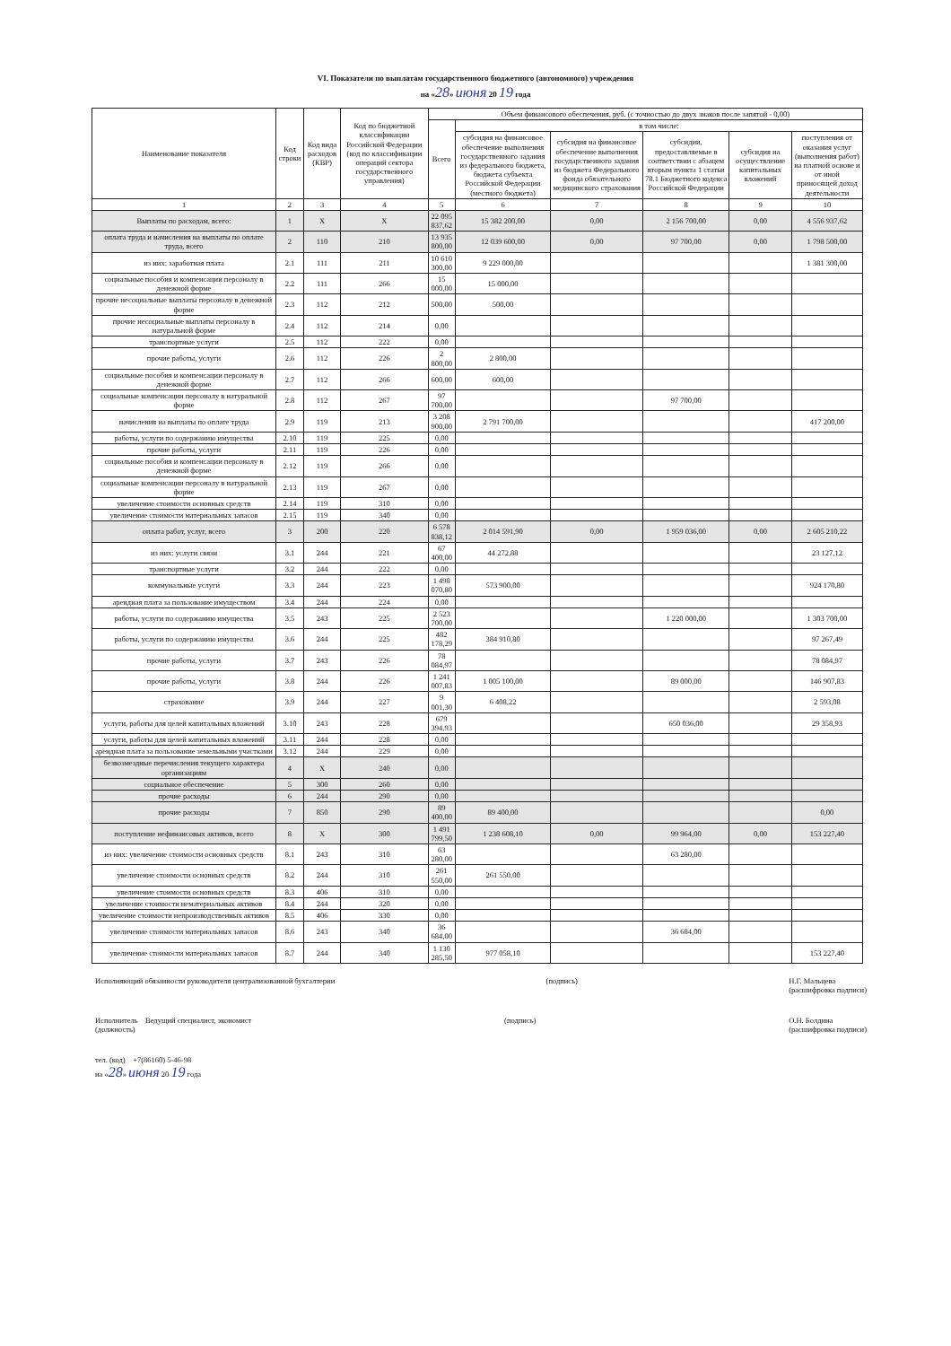VI. Показатели по выплатам государственного бюджетного (автономного) учреждения
на «28» июня 20 19 года
| Наименование показателя | Код строки | Код вида расходов (КВР) | Код по бюджетной классификации Российской Федерации (код по классификации операций сектора государственного управления) | Объем финансового обеспечения, руб. (с точностью до двух знаков после запятой - 0,00) | | | | | |
| --- | --- | --- | --- | --- | --- | --- | --- | --- | --- |
| | | | | Всего | в том числе: | | | | |
| | | | | | субсидия на финансовое обеспечение выполнения государственного задания из федерального бюджета, бюджета субъекта Российской Федерации (местного бюджета) | субсидия на финансовое обеспечение выполнения государственного задания из бюджета Федерального фонда обязательного медицинского страхования | субсидии, предоставляемые в соответствии с абзацем вторым пункта 1 статьи 78.1 Бюджетного кодекса Российской Федерации | субсидия на осуществление капитальных вложений | поступления от оказания услуг (выполнения работ) на платной основе и от иной приносящей доход деятельности |
| 1 | 2 | 3 | 4 | 5 | 6 | 7 | 8 | 9 | 10 |
| Выплаты по расходам, всего: | 1 | X | X | 22 095 837,62 | 15 382 200,00 | 0,00 | 2 156 700,00 | 0,00 | 4 556 937,62 |
| оплата труда и начисления на выплаты по оплате труда, всего | 2 | 110 | 210 | 13 935 800,00 | 12 039 600,00 | 0,00 | 97 700,00 | 0,00 | 1 798 500,00 |
| из них: заработная плата | 2.1 | 111 | 211 | 10 610 300,00 | 9 229 000,00 | | | | 1 381 300,00 |
| социальные пособия и компенсации персоналу в денежной форме | 2.2 | 111 | 266 | 15 000,00 | 15 000,00 | | | | |
| прочие несоциальные выплаты персоналу в денежной форме | 2.3 | 112 | 212 | 500,00 | 500,00 | | | | |
| прочие несоциальные выплаты персоналу в натуральной форме | 2.4 | 112 | 214 | 0,00 | | | | | |
| транспортные услуги | 2.5 | 112 | 222 | 0,00 | | | | | |
| прочие работы, услуги | 2.6 | 112 | 226 | 2 800,00 | 2 800,00 | | | | |
| социальные пособия и компенсации персоналу в денежной форме | 2.7 | 112 | 266 | 600,00 | 600,00 | | | | |
| социальные компенсации персоналу в натуральной форме | 2.8 | 112 | 267 | 97 700,00 | | | 97 700,00 | | |
| начисления на выплаты по оплате труда | 2.9 | 119 | 213 | 3 208 900,00 | 2 791 700,00 | | | | 417 200,00 |
| работы, услуги по содержанию имущества | 2.10 | 119 | 225 | 0,00 | | | | | |
| прочие работы, услуги | 2.11 | 119 | 226 | 0,00 | | | | | |
| социальные пособия и компенсации персоналу в денежной форме | 2.12 | 119 | 266 | 0,00 | | | | | |
| социальные компенсации персоналу в натуральной форме | 2.13 | 119 | 267 | 0,00 | | | | | |
| увеличение стоимости основных средств | 2.14 | 119 | 310 | 0,00 | | | | | |
| увеличение стоимости материальных запасов | 2.15 | 119 | 340 | 0,00 | | | | | |
| оплата работ, услуг, всего | 3 | 200 | 220 | 6 578 838,12 | 2 014 591,90 | 0,00 | 1 959 036,00 | 0,00 | 2 605 210,22 |
| из них: услуги связи | 3.1 | 244 | 221 | 67 400,00 | 44 272,88 | | | | 23 127,12 |
| транспортные услуги | 3.2 | 244 | 222 | 0,00 | | | | | |
| коммунальные услуги | 3.3 | 244 | 223 | 1 498 070,80 | 573 900,00 | | | | 924 170,80 |
| арендная плата за пользование имуществом | 3.4 | 244 | 224 | 0,00 | | | | | |
| работы, услуги по содержанию имущества | 3.5 | 243 | 225 | 2 523 700,00 | | | 1 220 000,00 | | 1 303 700,00 |
| работы, услуги по содержанию имущества | 3.6 | 244 | 225 | 482 178,29 | 384 910,80 | | | | 97 267,49 |
| прочие работы, услуги | 3.7 | 243 | 226 | 78 084,97 | | | | | 78 084,97 |
| прочие работы, услуги | 3.8 | 244 | 226 | 1 241 007,83 | 1 005 100,00 | | 89 000,00 | | 146 907,83 |
| страхование | 3.9 | 244 | 227 | 9 001,30 | 6 408,22 | | | | 2 593,08 |
| услуги, работы для целей капитальных вложений | 3.10 | 243 | 228 | 679 394,93 | | | 650 036,00 | | 29 358,93 |
| услуги, работы для целей капитальных вложений | 3.11 | 244 | 228 | 0,00 | | | | | |
| арендная плата за пользование земельными участками | 3.12 | 244 | 229 | 0,00 | | | | | |
| безвозмездные перечисления текущего характера организациям | 4 | X | 240 | 0,00 | | | | | |
| социальное обеспечение | 5 | 300 | 260 | 0,00 | | | | | |
| прочие расходы | 6 | 244 | 290 | 0,00 | | | | | |
| прочие расходы | 7 | 850 | 290 | 89 400,00 | 89 400,00 | | | | 0,00 |
| поступление нефинансовых активов, всего | 8 | X | 300 | 1 491 799,50 | 1 238 608,10 | 0,00 | 99 964,00 | 0,00 | 153 227,40 |
| из них: увеличение стоимости основных средств | 8.1 | 243 | 310 | 63 280,00 | | | 63 280,00 | | |
| увеличение стоимости основных средств | 8.2 | 244 | 310 | 261 550,00 | 261 550,00 | | | | |
| увеличение стоимости основных средств | 8.3 | 406 | 310 | 0,00 | | | | | |
| увеличение стоимости нематериальных активов | 8.4 | 244 | 320 | 0,00 | | | | | |
| увеличение стоимости непроизводственных активов | 8.5 | 406 | 330 | 0,00 | | | | | |
| увеличение стоимости материальных запасов | 8.6 | 243 | 340 | 36 684,00 | | | 36 684,00 | | |
| увеличение стоимости материальных запасов | 8.7 | 244 | 340 | 1 130 285,50 | 977 058,10 | | | | 153 227,40 |
Исполняющий обязанности руководителя централизованной бухгалтерии (подпись) Н.Г. Мальцева
(расшифровка подписи)
Исполнитель Ведущий специалист, экономист
(должность) (подпись) О.Н. Болдина
(расшифровка подписи)
тел. (код) +7(86160) 5-46-98
на «28» июня 20 19 года